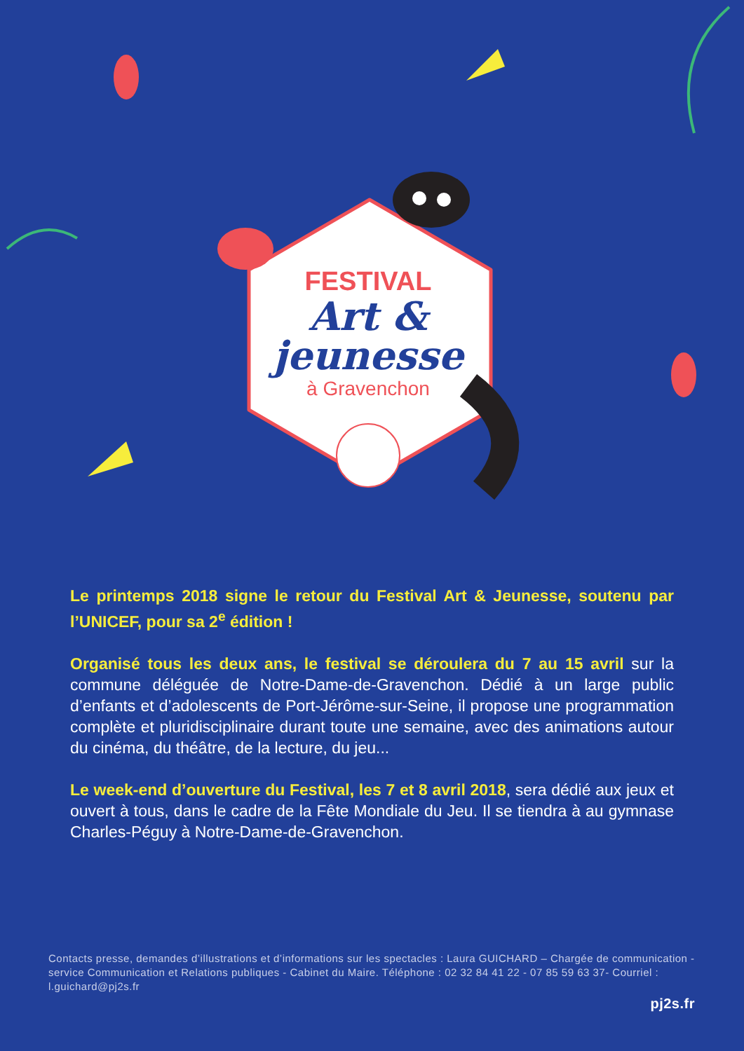FESTIVAL
Art &
jeunesse
à Gravenchon
Le printemps 2018 signe le retour du Festival Art & Jeunesse, soutenu par l’UNICEF, pour sa 2<sup>e</sup> édition !
Organisé tous les deux ans, le festival se déroulera du 7 au 15 avril sur la commune déléguée de Notre-Dame-de-Gravenchon. Dédié à un large public d’enfants et d’adolescents de Port-Jérôme-sur-Seine, il propose une programmation complète et pluridisciplinaire durant toute une semaine, avec des animations autour du cinéma, du théâtre, de la lecture, du jeu...
Le week-end d’ouverture du Festival, les 7 et 8 avril 2018, sera dédié aux jeux et ouvert à tous, dans le cadre de la Fête Mondiale du Jeu. Il se tiendra à au gymnase Charles-Péguy à Notre-Dame-de-Gravenchon.
Contacts presse, demandes d’illustrations et d’informations sur les spectacles : Laura GUICHARD – Chargée de communication - service Communication et Relations publiques - Cabinet du Maire. Téléphone : 02 32 84 41 22 - 07 85 59 63 37- Courriel : l.guichard@pj2s.fr
pj2s.fr